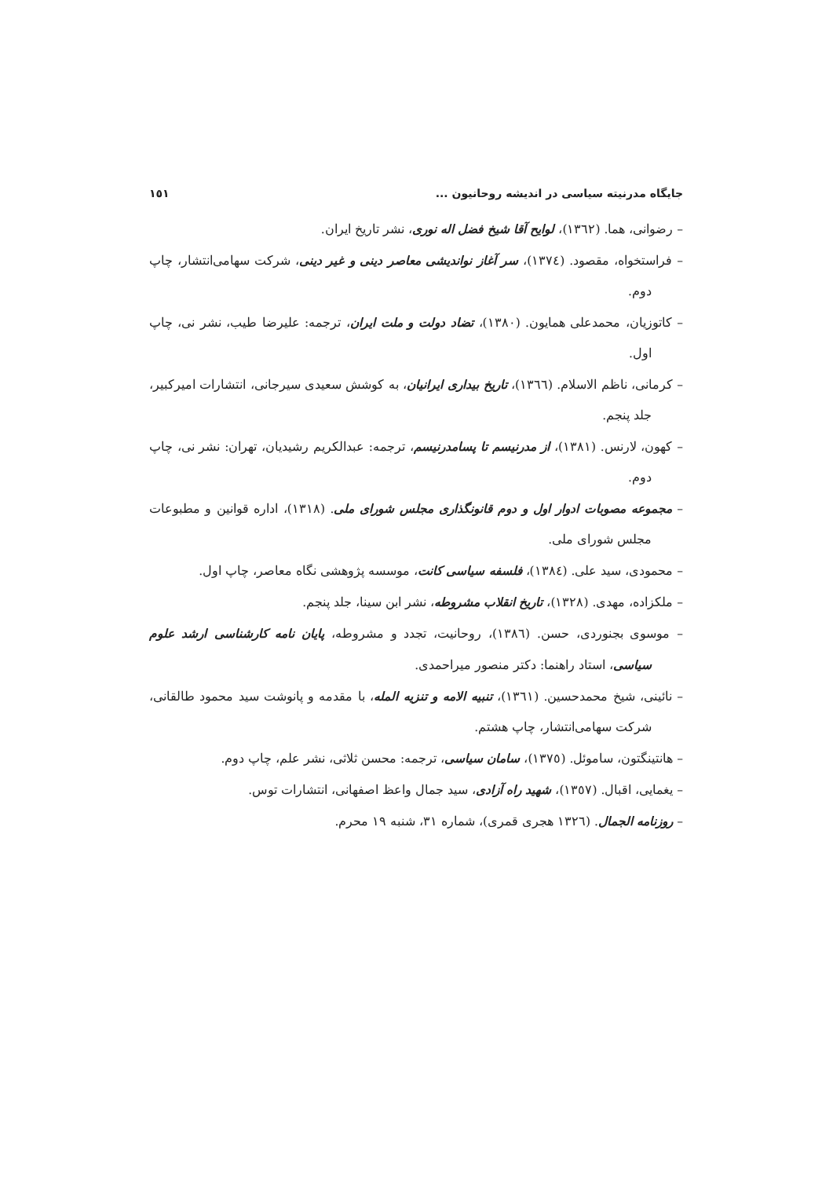١٥١ جایگاه مدرنیته سیاسی در اندیشه روحانیون ...
– رضوانی، هما. (١٣٦٢)، لوایح آقا شیخ فضل اله نوری، نشر تاریخ ایران.
– فراستخواه، مقصود. (١٣٧٤)، سر آغاز نواندیشی معاصر دینی و غیر دینی، شرکت سهامی‌انتشار، چاپ دوم.
– کاتوزیان، محمدعلی همایون. (١٣٨٠)، تضاد دولت و ملت ایران، ترجمه: علیرضا طیب، نشر نی، چاپ اول.
– کرمانی، ناظم الاسلام. (١٣٦٦)، تاریخ بیداری ایرانیان، به کوشش سعیدی سیرجانی، انتشارات امیرکبیر، جلد پنجم.
– کهون، لارنس. (١٣٨١)، از مدرنیسم تا پسامدرنیسم، ترجمه: عبدالکریم رشیدیان، تهران: نشر نی، چاپ دوم.
– مجموعه مصوبات ادوار اول و دوم قانونگذاری مجلس شورای ملی. (١٣١٨)، اداره قوانین و مطبوعات مجلس شورای ملی.
– محمودی، سید علی. (١٣٨٤)، فلسفه سیاسی کانت، موسسه پژوهشی نگاه معاصر، چاپ اول.
– ملکزاده، مهدی. (١٣٢٨)، تاریخ انقلاب مشروطه، نشر ابن سینا، جلد پنجم.
– موسوی بجنوردی، حسن. (١٣٨٦)، روحانیت، تجدد و مشروطه، پایان نامه کارشناسی ارشد علوم سیاسی، استاد راهنما: دکتر منصور میراحمدی.
– نائینی، شیخ محمدحسین. (١٣٦١)، تنبیه الامه و تنزیه المله، با مقدمه و پانوشت سید محمود طالقانی، شرکت سهامی‌انتشار، چاپ هشتم.
– هانتینگتون، ساموئل. (١٣٧٥)، سامان سیاسی، ترجمه: محسن ثلاثی، نشر علم، چاپ دوم.
– یغمایی، اقبال. (١٣٥٧)، شهید راه آزادی، سید جمال واعظ اصفهانی، انتشارات توس.
– روزنامه الجمال. (١٣٢٦ هجری قمری)، شماره ٣١، شنبه ١٩ محرم.